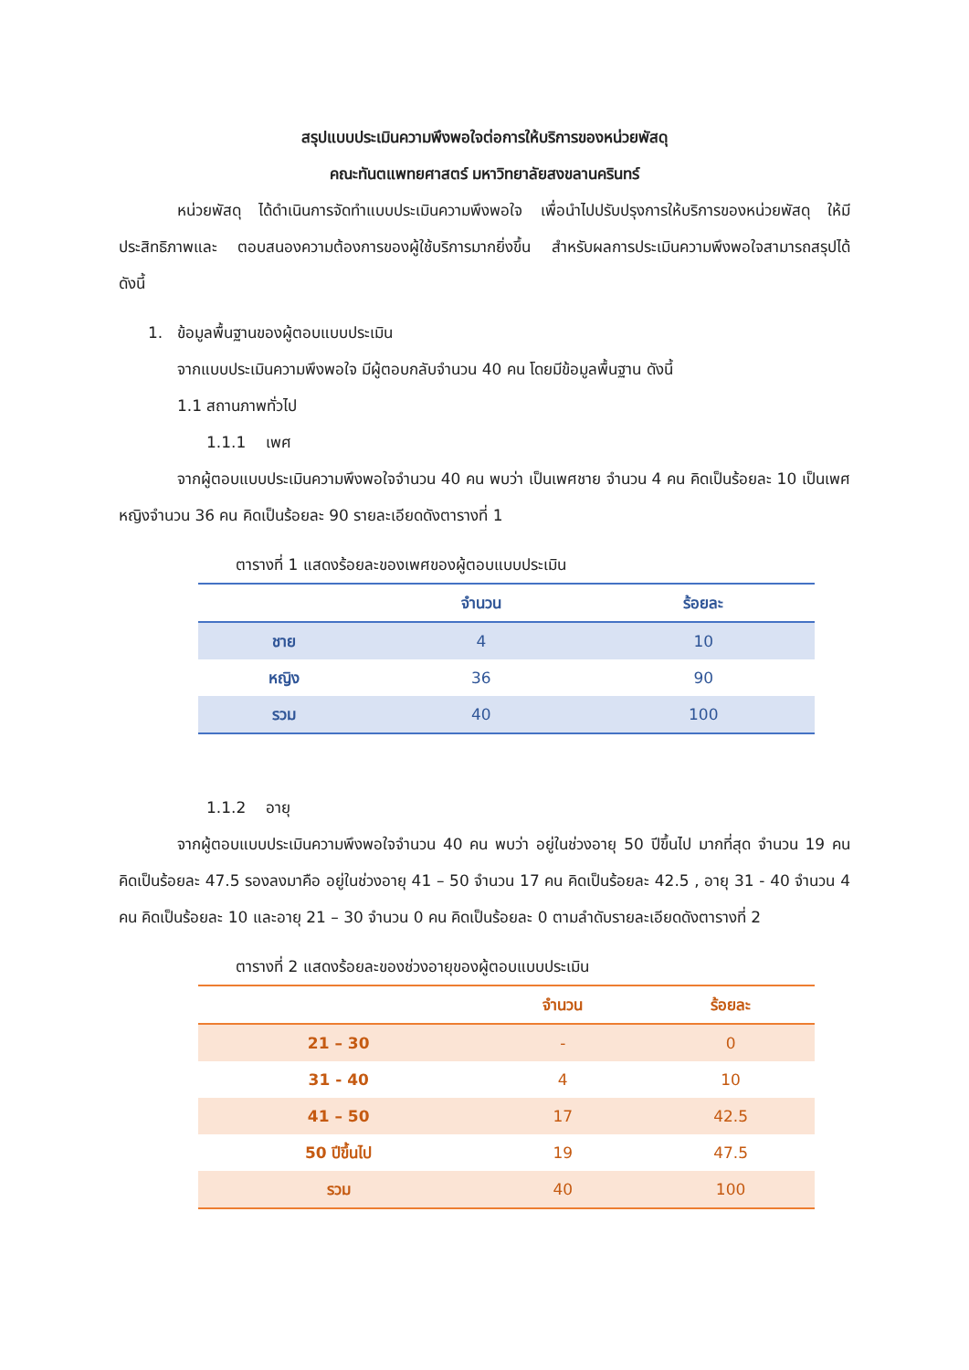สรุปแบบประเมินความพึงพอใจต่อการให้บริการของหน่วยพัสดุ
คณะทันตแพทยศาสตร์ มหาวิทยาลัยสงขลานครินทร์
หน่วยพัสดุ ได้ดำเนินการจัดทำแบบประเมินความพึงพอใจ เพื่อนำไปปรับปรุงการให้บริการของหน่วยพัสดุ ให้มีประสิทธิภาพและ ตอบสนองความต้องการของผู้ใช้บริการมากยิ่งขึ้น สำหรับผลการประเมินความพึงพอใจสามารถสรุปได้ ดังนี้
1. ข้อมูลพื้นฐานของผู้ตอบแบบประเมิน
จากแบบประเมินความพึงพอใจ มีผู้ตอบกลับจำนวน 40 คน โดยมีข้อมูลพื้นฐาน ดังนี้
1.1 สถานภาพทั่วไป
1.1.1 เพศ
จากผู้ตอบแบบประเมินความพึงพอใจจำนวน 40 คน พบว่า เป็นเพศชาย จำนวน 4 คน คิดเป็นร้อยละ 10 เป็นเพศหญิงจำนวน 36 คน คิดเป็นร้อยละ 90 รายละเอียดดังตารางที่ 1
ตารางที่ 1 แสดงร้อยละของเพศของผู้ตอบแบบประเมิน
| | จำนวน | ร้อยละ |
| --- | --- | --- |
| ชาย | 4 | 10 |
| หญิง | 36 | 90 |
| รวม | 40 | 100 |
1.1.2 อายุ
จากผู้ตอบแบบประเมินความพึงพอใจจำนวน 40 คน พบว่า อยู่ในช่วงอายุ 50 ปีขึ้นไป มากที่สุด จำนวน 19 คน คิดเป็นร้อยละ 47.5 รองลงมาคือ อยู่ในช่วงอายุ 41 – 50 จำนวน 17 คน คิดเป็นร้อยละ 42.5 , อายุ 31 - 40 จำนวน 4 คน คิดเป็นร้อยละ 10 และอายุ 21 – 30 จำนวน 0 คน คิดเป็นร้อยละ 0 ตามลำดับรายละเอียดดังตารางที่ 2
ตารางที่ 2 แสดงร้อยละของช่วงอายุของผู้ตอบแบบประเมิน
| | จำนวน | ร้อยละ |
| --- | --- | --- |
| 21 – 30 | - | 0 |
| 31 - 40 | 4 | 10 |
| 41 – 50 | 17 | 42.5 |
| 50 ปีขึ้นไป | 19 | 47.5 |
| รวม | 40 | 100 |